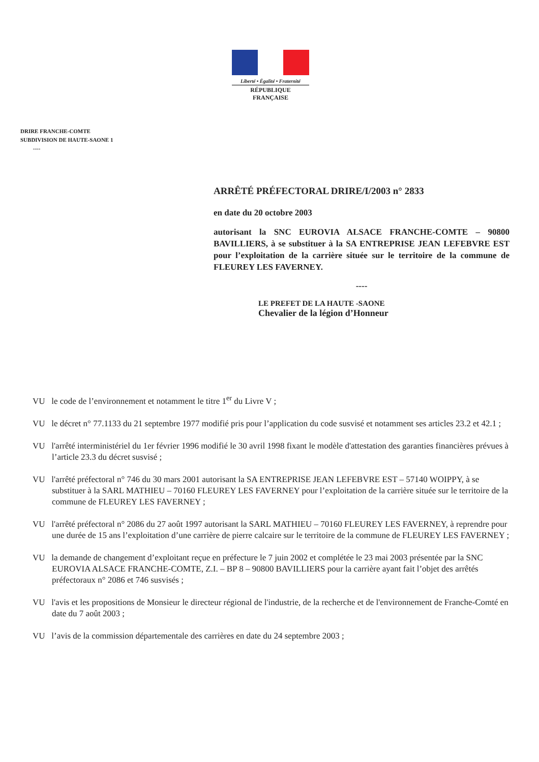Liberté • Égalité • Fraternité
RÉPUBLIQUE FRANÇAISE
DRIRE FRANCHE-COMTE
SUBDIVISION DE HAUTE-SAONE 1
----
ARRÊTÉ PRÉFECTORAL DRIRE/I/2003 n° 2833
en date du 20 octobre 2003
autorisant la SNC EUROVIA ALSACE FRANCHE-COMTE – 90800 BAVILLIERS, à se substituer à la SA ENTREPRISE JEAN LEFEBVRE EST pour l’exploitation de la carrière située sur le territoire de la commune de FLEUREY LES FAVERNEY.
----
LE PREFET DE LA HAUTE -SAONE
Chevalier de la légion d’Honneur
VU le code de l’environnement et notamment le titre 1<sup>er</sup> du Livre V ;
VU le décret n° 77.1133 du 21 septembre 1977 modifié pris pour l’application du code susvisé et notamment ses articles 23.2 et 42.1 ;
VU l'arrêté interministériel du 1er février 1996 modifié le 30 avril 1998 fixant le modèle d'attestation des garanties financières prévues à l’article 23.3 du décret susvisé ;
VU l'arrêté préfectoral n° 746 du 30 mars 2001 autorisant la SA ENTREPRISE JEAN LEFEBVRE EST – 57140 WOIPPY, à se substituer à la SARL MATHIEU – 70160 FLEUREY LES FAVERNEY pour l’exploitation de la carrière située sur le territoire de la commune de FLEUREY LES FAVERNEY ;
VU l'arrêté préfectoral n° 2086 du 27 août 1997 autorisant la SARL MATHIEU – 70160 FLEUREY LES FAVERNEY, à reprendre pour une durée de 15 ans l’exploitation d’une carrière de pierre calcaire sur le territoire de la commune de FLEUREY LES FAVERNEY ;
VU la demande de changement d’exploitant reçue en préfecture le 7 juin 2002 et complétée le 23 mai 2003 présentée par la SNC EUROVIA ALSACE FRANCHE-COMTE, Z.I. – BP 8 – 90800 BAVILLIERS pour la carrière ayant fait l’objet des arrêtés préfectoraux n° 2086 et 746 susvisés ;
VU l'avis et les propositions de Monsieur le directeur régional de l'industrie, de la recherche et de l'environnement de Franche-Comté en date du 7 août 2003 ;
VU l’avis de la commission départementale des carrières en date du 24 septembre 2003 ;